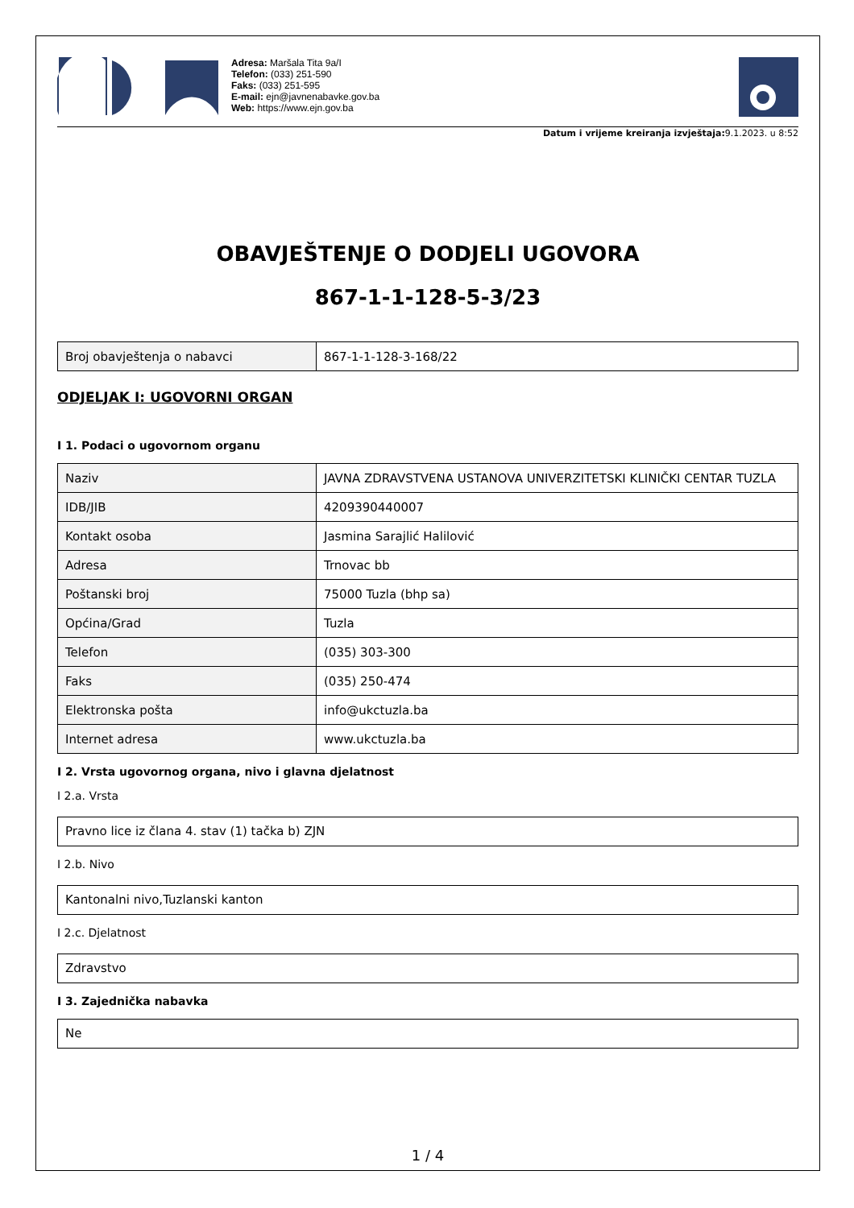Adresa: Maršala Tita 9a/I
Telefon: (033) 251-590
Faks: (033) 251-595
E-mail: ejn@javnenabavke.gov.ba
Web: https://www.ejn.gov.ba
Datum i vrijeme kreiranja izvještaja: 9.1.2023. u 8:52
OBAVJEŠTENJE O DODJELI UGOVORA
867-1-1-128-5-3/23
| Broj obavještenja o nabavci | 867-1-1-128-3-168/22 |
ODJELJAK I: UGOVORNI ORGAN
I 1. Podaci o ugovornom organu
| Naziv | JAVNA ZDRAVSTVENA USTANOVA UNIVERZITETSKI KLINIČKI CENTAR TUZLA |
| IDB/JIB | 4209390440007 |
| Kontakt osoba | Jasmina Sarajlić Halilović |
| Adresa | Trnovac bb |
| Poštanski broj | 75000 Tuzla (bhp sa) |
| Općina/Grad | Tuzla |
| Telefon | (035) 303-300 |
| Faks | (035) 250-474 |
| Elektronska pošta | info@ukctuzla.ba |
| Internet adresa | www.ukctuzla.ba |
I 2. Vrsta ugovornog organa, nivo i glavna djelatnost
I 2.a. Vrsta
Pravno lice iz člana 4. stav (1) tačka b) ZJN
I 2.b. Nivo
Kantonalni nivo,Tuzlanski kanton
I 2.c. Djelatnost
Zdravstvo
I 3. Zajednička nabavka
Ne
1 / 4